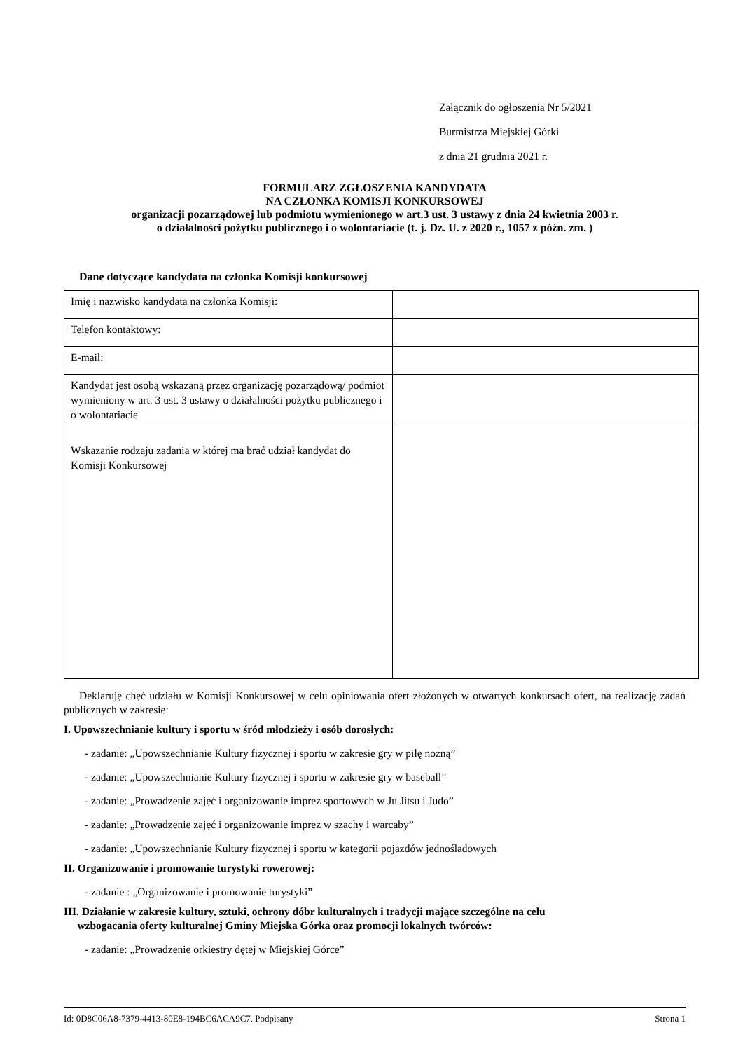Załącznik do ogłoszenia Nr 5/2021
Burmistrza Miejskiej Górki
z dnia 21 grudnia 2021 r.
FORMULARZ ZGŁOSZENIA KANDYDATA
NA CZŁONKA KOMISJI KONKURSOWEJ
organizacji pozarządowej lub podmiotu wymienionego w art.3 ust. 3 ustawy z dnia 24 kwietnia 2003 r.
o działalności pożytku publicznego i o wolontariacie (t. j. Dz. U. z 2020 r., 1057 z późn. zm. )
Dane dotyczące kandydata na członka Komisji konkursowej
| Imię i nazwisko kandydata na członka Komisji: | |
| Telefon kontaktowy: | |
| E-mail: | |
| Kandydat jest osobą wskazaną przez organizację pozarządową/ podmiot wymieniony w art. 3 ust. 3 ustawy o działalności pożytku publicznego i o wolontariacie | |
| Wskazanie rodzaju zadania w której ma brać udział kandydat do Komisji Konkursowej | |
Deklaruję chęć udziału w Komisji Konkursowej w celu opiniowania ofert złożonych w otwartych konkursach ofert, na realizację zadań publicznych w zakresie:
I. Upowszechnianie kultury i sportu w śród młodzieży i osób dorosłych:
- zadanie: „Upowszechnianie Kultury fizycznej i sportu w zakresie gry w piłę nożną”
- zadanie: „Upowszechnianie Kultury fizycznej i sportu w zakresie gry w baseball”
- zadanie: „Prowadzenie zajęć i organizowanie imprez sportowych w Ju Jitsu i Judo”
- zadanie: „Prowadzenie zajęć i organizowanie imprez w szachy i warcaby”
- zadanie: „Upowszechnianie Kultury fizycznej i sportu w kategorii pojazdów jednośladowych
II. Organizowanie i promowanie turystyki rowerowej:
- zadanie : „Organizowanie i promowanie turystyki”
III. Działanie w zakresie kultury, sztuki, ochrony dóbr kulturalnych i tradycji mające szczególne na celu
wzbogacania oferty kulturalnej Gminy Miejska Górka oraz promocji lokalnych twórców:
- zadanie: „Prowadzenie orkiestry dętej w Miejskiej Górce”
Id: 0D8C06A8-7379-4413-80E8-194BC6ACA9C7. Podpisany Strona 1